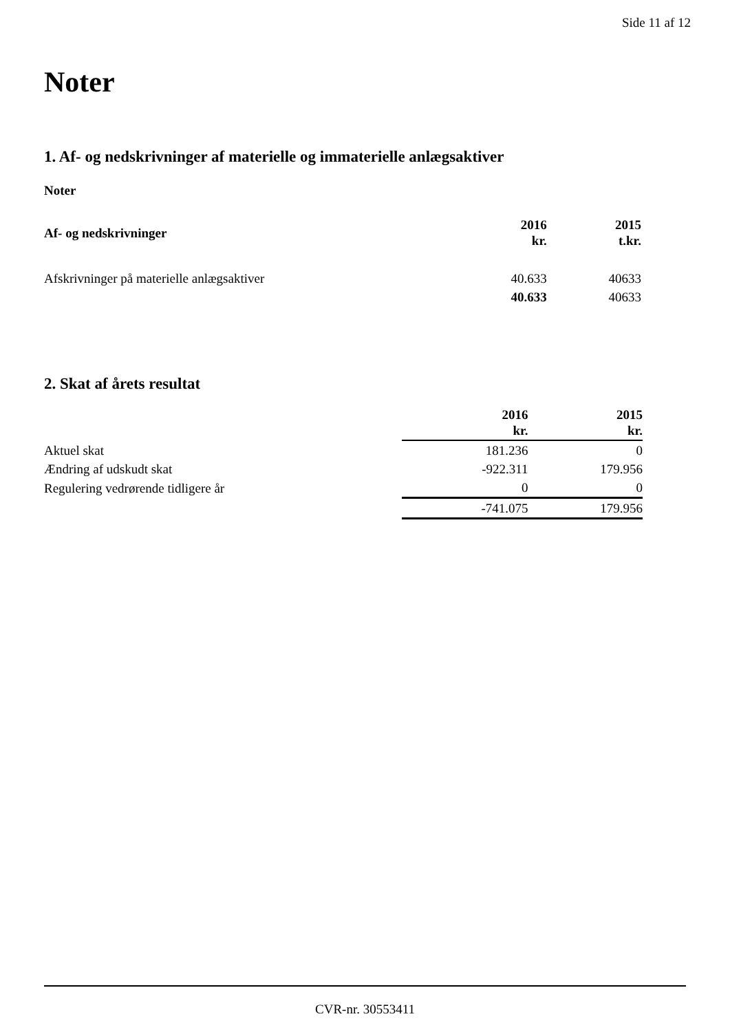Side 11 af 12
Noter
1. Af- og nedskrivninger af materielle og immaterielle anlægsaktiver
Noter
| Af- og nedskrivninger | 2016 kr. | 2015 t.kr. |
| --- | --- | --- |
| Afskrivninger på materielle anlægsaktiver | 40.633 | 40633 |
| | 40.633 | 40633 |
2. Skat af årets resultat
| | 2016 kr. | 2015 kr. |
| --- | --- | --- |
| Aktuel skat | 181.236 | 0 |
| Ændring af udskudt skat | -922.311 | 179.956 |
| Regulering vedrørende tidligere år | 0 | 0 |
| | -741.075 | 179.956 |
CVR-nr. 30553411